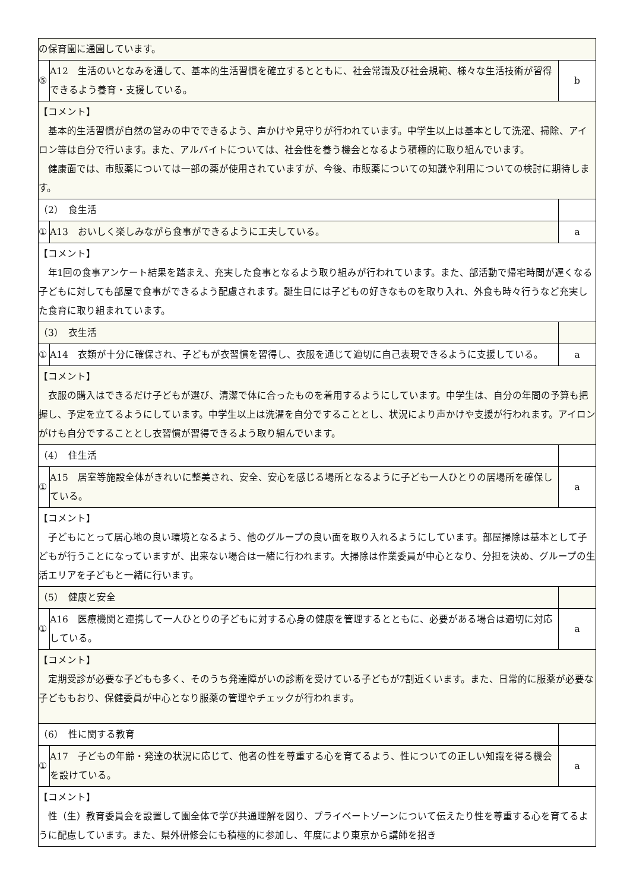| の保育園に通園しています。 | | |
| ⑤ | A12 生活のいとなみを通して、基本的生活習慣を確立するとともに、社会常識及び社会規範、様々な生活技術が習得できるよう養育・支援している。 | b |
| 【コメント】 基本的生活習慣が自然の営みの中でできるよう、声かけや見守りが行われています。中学生以上は基本として洗濯、掃除、アイロン等は自分で行います。また、アルバイトについては、社会性を養う機会となるよう積極的に取り組んでいます。 健康面では、市販薬については一部の薬が使用されていますが、今後、市販薬についての知識や利用についての検討に期待します。 | | |
| （2） 食生活 | | |
| ① | A13 おいしく楽しみながら食事ができるように工夫している。 | a |
| 【コメント】 年1回の食事アンケート結果を踏まえ、充実した食事となるよう取り組みが行われています。また、部活動で帰宅時間が遅くなる子どもに対しても部屋で食事ができるよう配慮されます。誕生日には子どもの好きなものを取り入れ、外食も時々行うなど充実した食育に取り組まれています。 | | |
| （3） 衣生活 | | |
| ① | A14 衣類が十分に確保され、子どもが衣習慣を習得し、衣服を通じて適切に自己表現できるように支援している。 | a |
| 【コメント】 衣服の購入はできるだけ子どもが選び、清潔で体に合ったものを着用するようにしています。中学生は、自分の年間の予算も把握し、予定を立てるようにしています。中学生以上は洗濯を自分ですることとし、状況により声かけや支援が行われます。アイロンがけも自分ですることとし衣習慣が習得できるよう取り組んでいます。 | | |
| （4） 住生活 | | |
| ① | A15 居室等施設全体がきれいに整美され、安全、安心を感じる場所となるように子ども一人ひとりの居場所を確保している。 | a |
| 【コメント】 子どもにとって居心地の良い環境となるよう、他のグループの良い面を取り入れるようにしています。部屋掃除は基本として子どもが行うことになっていますが、出来ない場合は一緒に行われます。大掃除は作業委員が中心となり、分担を決め、グループの生活エリアを子どもと一緒に行います。 | | |
| （5） 健康と安全 | | |
| ① | A16 医療機関と連携して一人ひとりの子どもに対する心身の健康を管理するとともに、必要がある場合は適切に対応している。 | a |
| 【コメント】 定期受診が必要な子どもも多く、そのうち発達障がいの診断を受けている子どもが7割近くいます。また、日常的に服薬が必要な子どももおり、保健委員が中心となり服薬の管理やチェックが行われます。 | | |
| （6） 性に関する教育 | | |
| ① | A17 子どもの年齢・発達の状況に応じて、他者の性を尊重する心を育てるよう、性についての正しい知識を得る機会を設けている。 | a |
| 【コメント】 性（生）教育委員会を設置して園全体で学び共通理解を図り、プライベートゾーンについて伝えたり性を尊重する心を育てるように配慮しています。また、県外研修会にも積極的に参加し、年度により東京から講師を招き | | |